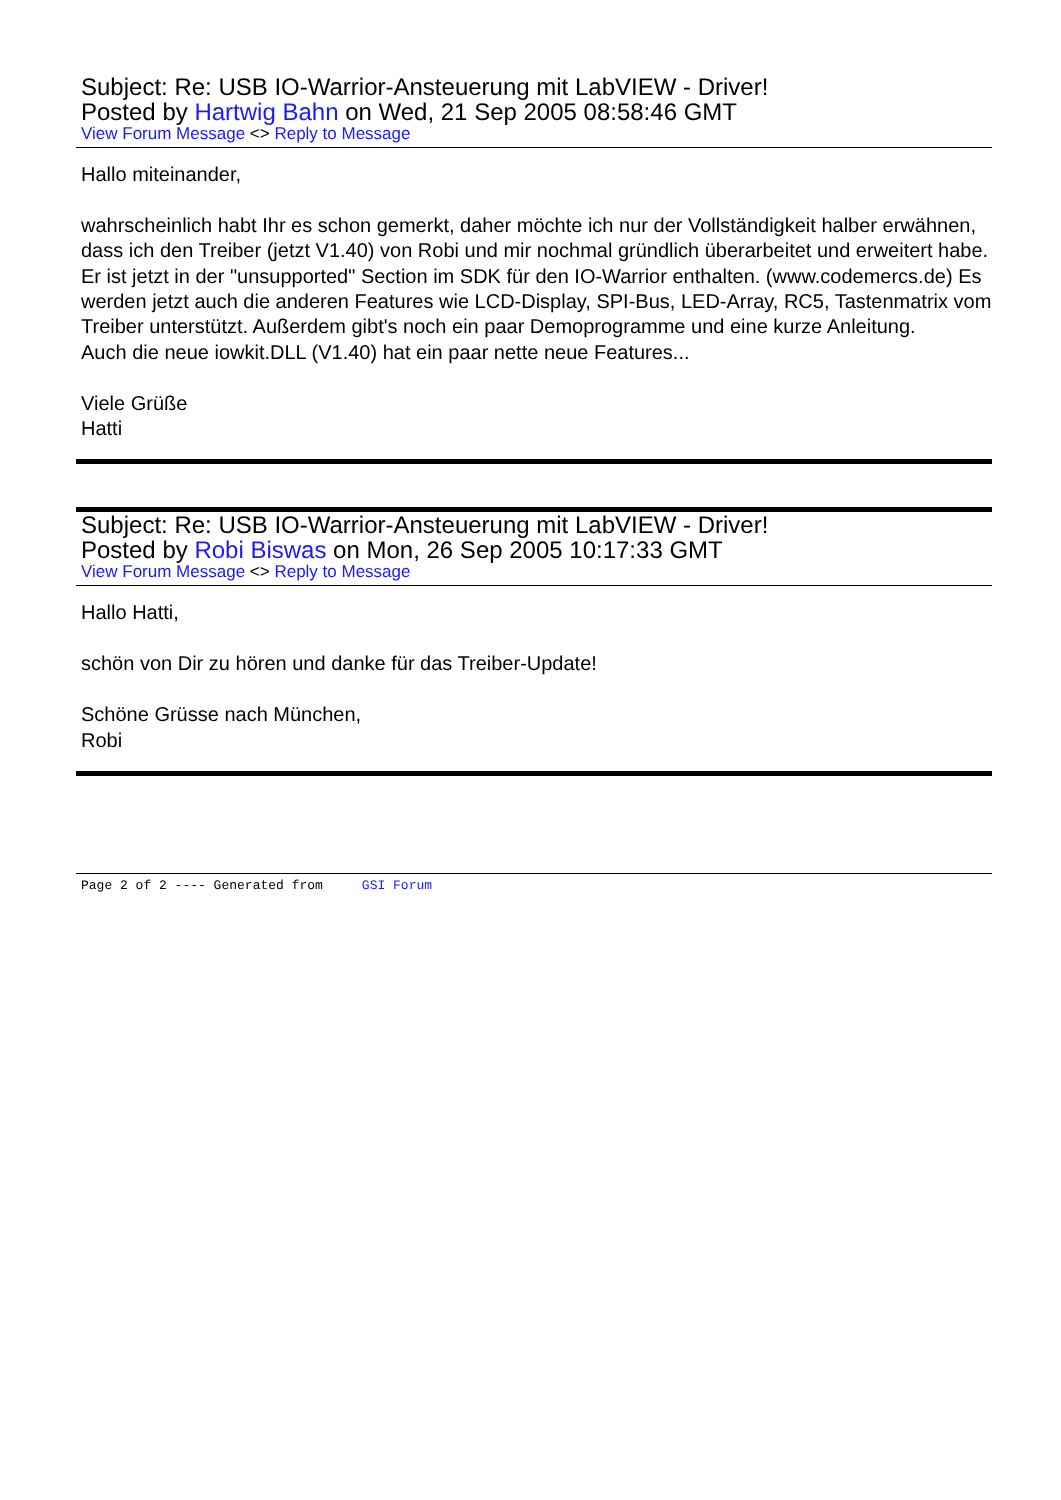Subject: Re: USB IO-Warrior-Ansteuerung mit LabVIEW - Driver!
Posted by Hartwig Bahn on Wed, 21 Sep 2005 08:58:46 GMT
View Forum Message <> Reply to Message
Hallo miteinander,
wahrscheinlich habt Ihr es schon gemerkt, daher möchte ich nur der Vollständigkeit halber erwähnen, dass ich den Treiber (jetzt V1.40) von Robi und mir nochmal gründlich überarbeitet und erweitert habe. Er ist jetzt in der "unsupported" Section im SDK für den IO-Warrior enthalten. (www.codemercs.de) Es werden jetzt auch die anderen Features wie LCD-Display, SPI-Bus, LED-Array, RC5, Tastenmatrix vom Treiber unterstützt. Außerdem gibt's noch ein paar Demoprogramme und eine kurze Anleitung.
Auch die neue iowkit.DLL (V1.40) hat ein paar nette neue Features...
Viele Grüße
Hatti
Subject: Re: USB IO-Warrior-Ansteuerung mit LabVIEW - Driver!
Posted by Robi Biswas on Mon, 26 Sep 2005 10:17:33 GMT
View Forum Message <> Reply to Message
Hallo Hatti,
schön von Dir zu hören und danke für das Treiber-Update!
Schöne Grüsse nach München,
Robi
Page 2 of 2 ---- Generated from GSI Forum